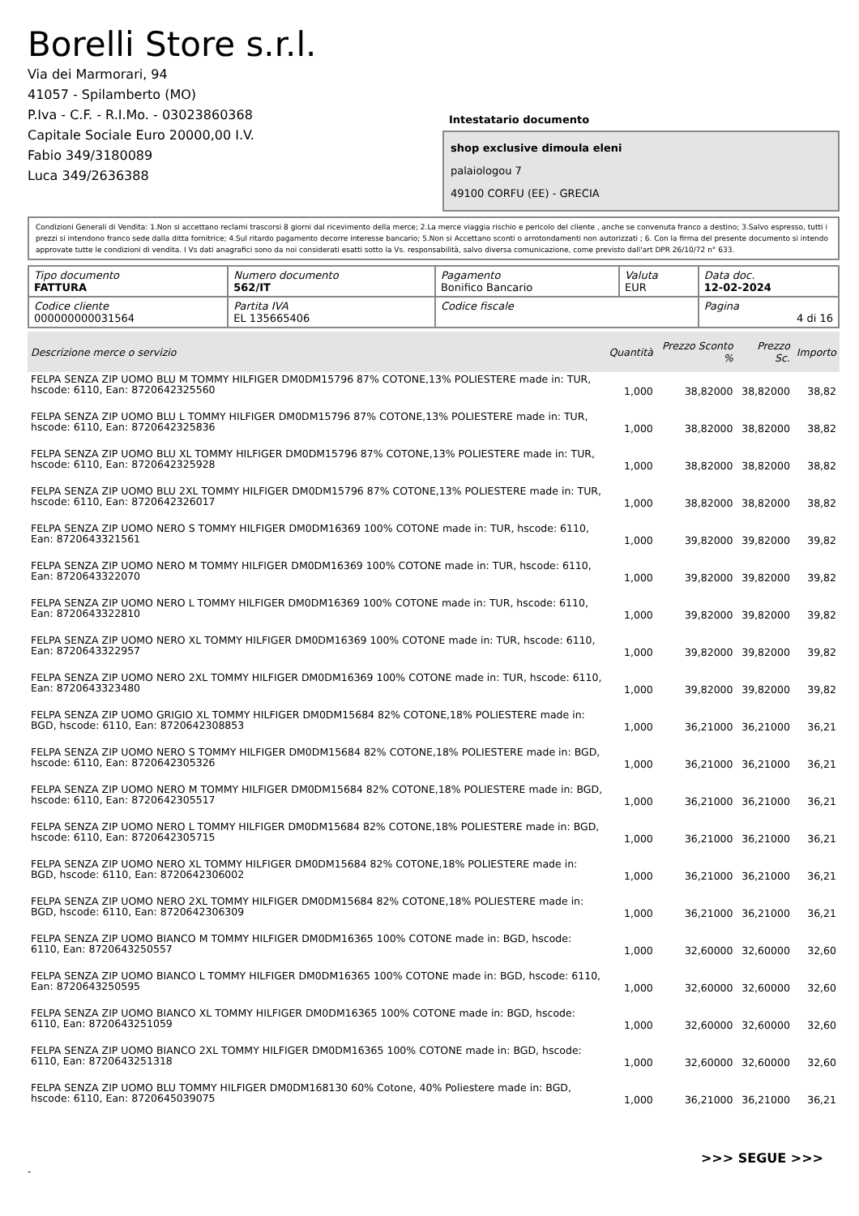Borelli Store s.r.l.
Via dei Marmorari, 94
41057 - Spilamberto (MO)
P.Iva - C.F. - R.I.Mo. - 03023860368
Capitale Sociale Euro 20000,00 I.V.
Fabio 349/3180089
Luca 349/2636388
Intestatario documento
shop exclusive dimoula eleni
palaiologou 7
49100 CORFU (EE) - GRECIA
Condizioni Generali di Vendita: 1.Non si accettano reclami trascorsi 8 giorni dal ricevimento della merce; 2.La merce viaggia rischio e pericolo del cliente , anche se convenuta franco a destino; 3.Salvo espresso, tutti i prezzi si intendono franco sede dalla ditta fornitrice; 4.Sul ritardo pagamento decorre interesse bancario; 5.Non si Accettano sconti o arrotondamenti non autorizzati ; 6. Con la firma del presente documento si intendo approvate tutte le condizioni di vendita. I Vs dati anagrafici sono da noi considerati esatti sotto la Vs. responsabilità, salvo diversa comunicazione, come previsto dall'art DPR 26/10/72 n° 633.
| Tipo documento FATTURA | Numero documento 562/IT | Pagamento Bonifico Bancario | Valuta EUR | Data doc. 12-02-2024 |
| Codice cliente 000000000031564 | Partita IVA EL 135665406 | Codice fiscale | | Pagina 4 di 16 |
| Descrizione merce o servizio | Quantità | Prezzo Sconto % | Prezzo Sc. | Importo |
| --- | --- | --- | --- | --- |
| FELPA SENZA ZIP UOMO BLU M TOMMY HILFIGER DM0DM15796 87% COTONE,13% POLIESTERE made in: TUR, hscode: 6110, Ean: 8720642325560 | 1,000 | 38,82000 | 38,82000 | 38,82 |
| FELPA SENZA ZIP UOMO BLU L TOMMY HILFIGER DM0DM15796 87% COTONE,13% POLIESTERE made in: TUR, hscode: 6110, Ean: 8720642325836 | 1,000 | 38,82000 | 38,82000 | 38,82 |
| FELPA SENZA ZIP UOMO BLU XL TOMMY HILFIGER DM0DM15796 87% COTONE,13% POLIESTERE made in: TUR, hscode: 6110, Ean: 8720642325928 | 1,000 | 38,82000 | 38,82000 | 38,82 |
| FELPA SENZA ZIP UOMO BLU 2XL TOMMY HILFIGER DM0DM15796 87% COTONE,13% POLIESTERE made in: TUR, hscode: 6110, Ean: 8720642326017 | 1,000 | 38,82000 | 38,82000 | 38,82 |
| FELPA SENZA ZIP UOMO NERO S TOMMY HILFIGER DM0DM16369 100% COTONE made in: TUR, hscode: 6110, Ean: 8720643321561 | 1,000 | 39,82000 | 39,82000 | 39,82 |
| FELPA SENZA ZIP UOMO NERO M TOMMY HILFIGER DM0DM16369 100% COTONE made in: TUR, hscode: 6110, Ean: 8720643322070 | 1,000 | 39,82000 | 39,82000 | 39,82 |
| FELPA SENZA ZIP UOMO NERO L TOMMY HILFIGER DM0DM16369 100% COTONE made in: TUR, hscode: 6110, Ean: 8720643322810 | 1,000 | 39,82000 | 39,82000 | 39,82 |
| FELPA SENZA ZIP UOMO NERO XL TOMMY HILFIGER DM0DM16369 100% COTONE made in: TUR, hscode: 6110, Ean: 8720643322957 | 1,000 | 39,82000 | 39,82000 | 39,82 |
| FELPA SENZA ZIP UOMO NERO 2XL TOMMY HILFIGER DM0DM16369 100% COTONE made in: TUR, hscode: 6110, Ean: 8720643323480 | 1,000 | 39,82000 | 39,82000 | 39,82 |
| FELPA SENZA ZIP UOMO GRIGIO XL TOMMY HILFIGER DM0DM15684 82% COTONE,18% POLIESTERE made in: BGD, hscode: 6110, Ean: 8720642308853 | 1,000 | 36,21000 | 36,21000 | 36,21 |
| FELPA SENZA ZIP UOMO NERO S TOMMY HILFIGER DM0DM15684 82% COTONE,18% POLIESTERE made in: BGD, hscode: 6110, Ean: 8720642305326 | 1,000 | 36,21000 | 36,21000 | 36,21 |
| FELPA SENZA ZIP UOMO NERO M TOMMY HILFIGER DM0DM15684 82% COTONE,18% POLIESTERE made in: BGD, hscode: 6110, Ean: 8720642305517 | 1,000 | 36,21000 | 36,21000 | 36,21 |
| FELPA SENZA ZIP UOMO NERO L TOMMY HILFIGER DM0DM15684 82% COTONE,18% POLIESTERE made in: BGD, hscode: 6110, Ean: 8720642305715 | 1,000 | 36,21000 | 36,21000 | 36,21 |
| FELPA SENZA ZIP UOMO NERO XL TOMMY HILFIGER DM0DM15684 82% COTONE,18% POLIESTERE made in: BGD, hscode: 6110, Ean: 8720642306002 | 1,000 | 36,21000 | 36,21000 | 36,21 |
| FELPA SENZA ZIP UOMO NERO 2XL TOMMY HILFIGER DM0DM15684 82% COTONE,18% POLIESTERE made in: BGD, hscode: 6110, Ean: 8720642306309 | 1,000 | 36,21000 | 36,21000 | 36,21 |
| FELPA SENZA ZIP UOMO BIANCO M TOMMY HILFIGER DM0DM16365 100% COTONE made in: BGD, hscode: 6110, Ean: 8720643250557 | 1,000 | 32,60000 | 32,60000 | 32,60 |
| FELPA SENZA ZIP UOMO BIANCO L TOMMY HILFIGER DM0DM16365 100% COTONE made in: BGD, hscode: 6110, Ean: 8720643250595 | 1,000 | 32,60000 | 32,60000 | 32,60 |
| FELPA SENZA ZIP UOMO BIANCO XL TOMMY HILFIGER DM0DM16365 100% COTONE made in: BGD, hscode: 6110, Ean: 8720643251059 | 1,000 | 32,60000 | 32,60000 | 32,60 |
| FELPA SENZA ZIP UOMO BIANCO 2XL TOMMY HILFIGER DM0DM16365 100% COTONE made in: BGD, hscode: 6110, Ean: 8720643251318 | 1,000 | 32,60000 | 32,60000 | 32,60 |
| FELPA SENZA ZIP UOMO BLU TOMMY HILFIGER DM0DM168130 60% Cotone, 40% Poliestere made in: BGD, hscode: 6110, Ean: 8720645039075 | 1,000 | 36,21000 | 36,21000 | 36,21 |
>>> SEGUE >>>
-